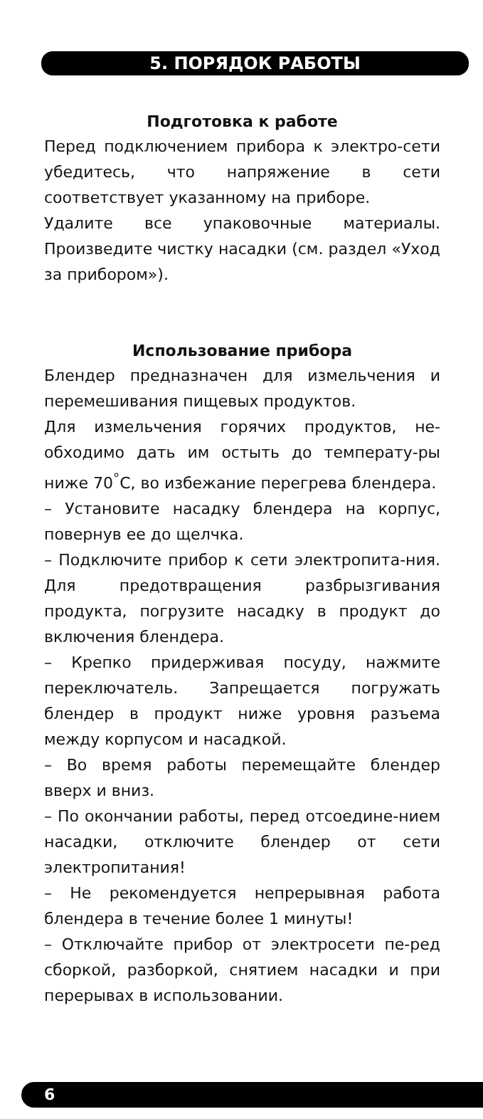5. ПОРЯДОК РАБОТЫ
Подготовка к работе
Перед подключением прибора к электро-сети убедитесь, что напряжение в сети соответствует указанному на приборе.
Удалите все упаковочные материалы. Произведите чистку насадки (см. раздел «Уход за прибором»).
Использование прибора
Блендер предназначен для измельчения и перемешивания пищевых продуктов.
Для измельчения горячих продуктов, не-обходимо дать им остыть до температу-ры ниже 70<sup>°</sup>С, во избежание перегрева блендера.
– Установите насадку блендера на корпус, повернув ее до щелчка.
– Подключите прибор к сети электропита-ния. Для предотвращения разбрызгивания продукта, погрузите насадку в продукт до включения блендера.
– Крепко придерживая посуду, нажмите переключатель. Запрещается погружать блендер в продукт ниже уровня разъема между корпусом и насадкой.
– Во время работы перемещайте блендер вверх и вниз.
– По окончании работы, перед отсоедине-нием насадки, отключите блендер от сети электропитания!
– Не рекомендуется непрерывная работа блендера в течение более 1 минуты!
– Отключайте прибор от электросети пе-ред сборкой, разборкой, снятием насадки и при перерывах в использовании.
6